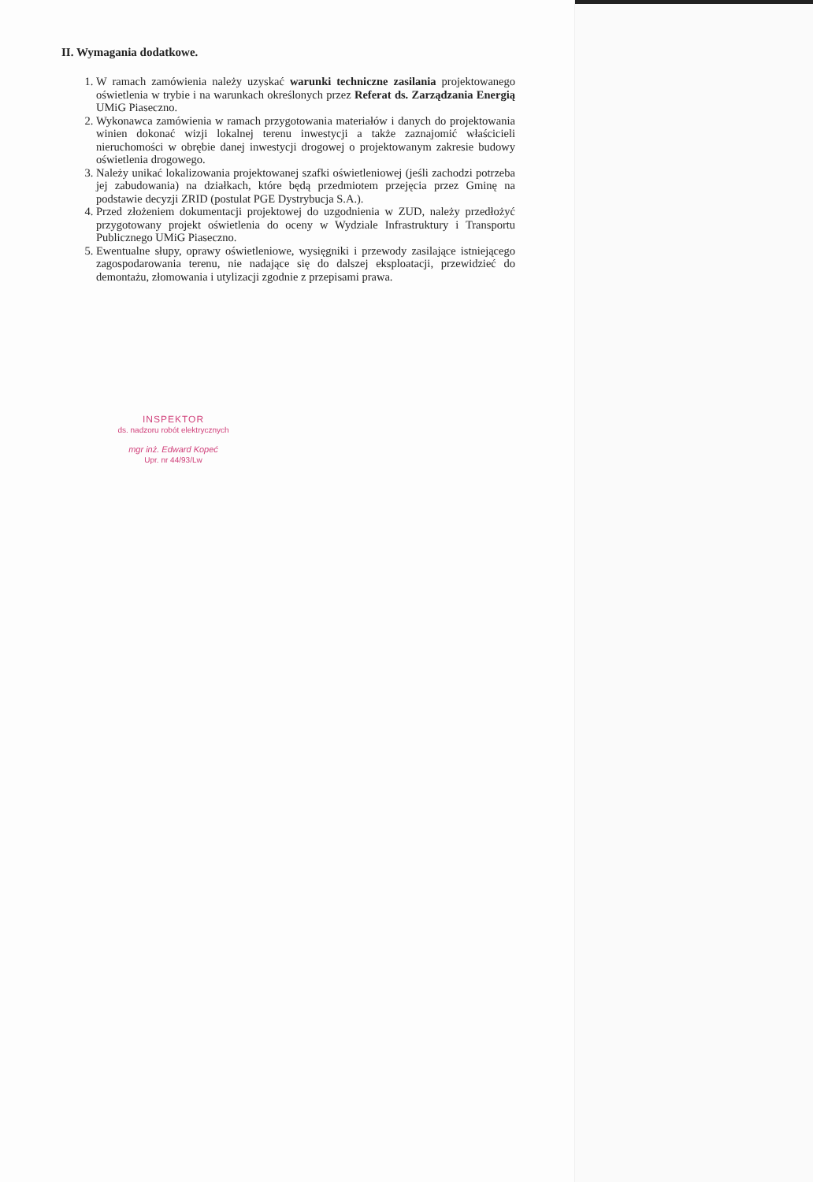II. Wymagania dodatkowe.
1. W ramach zamówienia należy uzyskać warunki techniczne zasilania projektowanego oświetlenia w trybie i na warunkach określonych przez Referat ds. Zarządzania Energią UMiG Piaseczno.
2. Wykonawca zamówienia w ramach przygotowania materiałów i danych do projektowania winien dokonać wizji lokalnej terenu inwestycji a także zaznajomić właścicieli nieruchomości w obrębie danej inwestycji drogowej o projektowanym zakresie budowy oświetlenia drogowego.
3. Należy unikać lokalizowania projektowanej szafki oświetleniowej (jeśli zachodzi potrzeba jej zabudowania) na działkach, które będą przedmiotem przejęcia przez Gminę na podstawie decyzji ZRID (postulat PGE Dystrybucja S.A.).
4. Przed złożeniem dokumentacji projektowej do uzgodnienia w ZUD, należy przedłożyć przygotowany projekt oświetlenia do oceny w Wydziale Infrastruktury i Transportu Publicznego UMiG Piaseczno.
5. Ewentualne słupy, oprawy oświetleniowe, wysięgniki i przewody zasilające istniejącego zagospodarowania terenu, nie nadające się do dalszej eksploatacji, przewidzieć do demontażu, złomowania i utylizacji zgodnie z przepisami prawa.
INSPEKTOR
ds. nadzoru robót elektrycznych
mgr inż. Edward Kopeć
Upr. nr 44/93/Lw